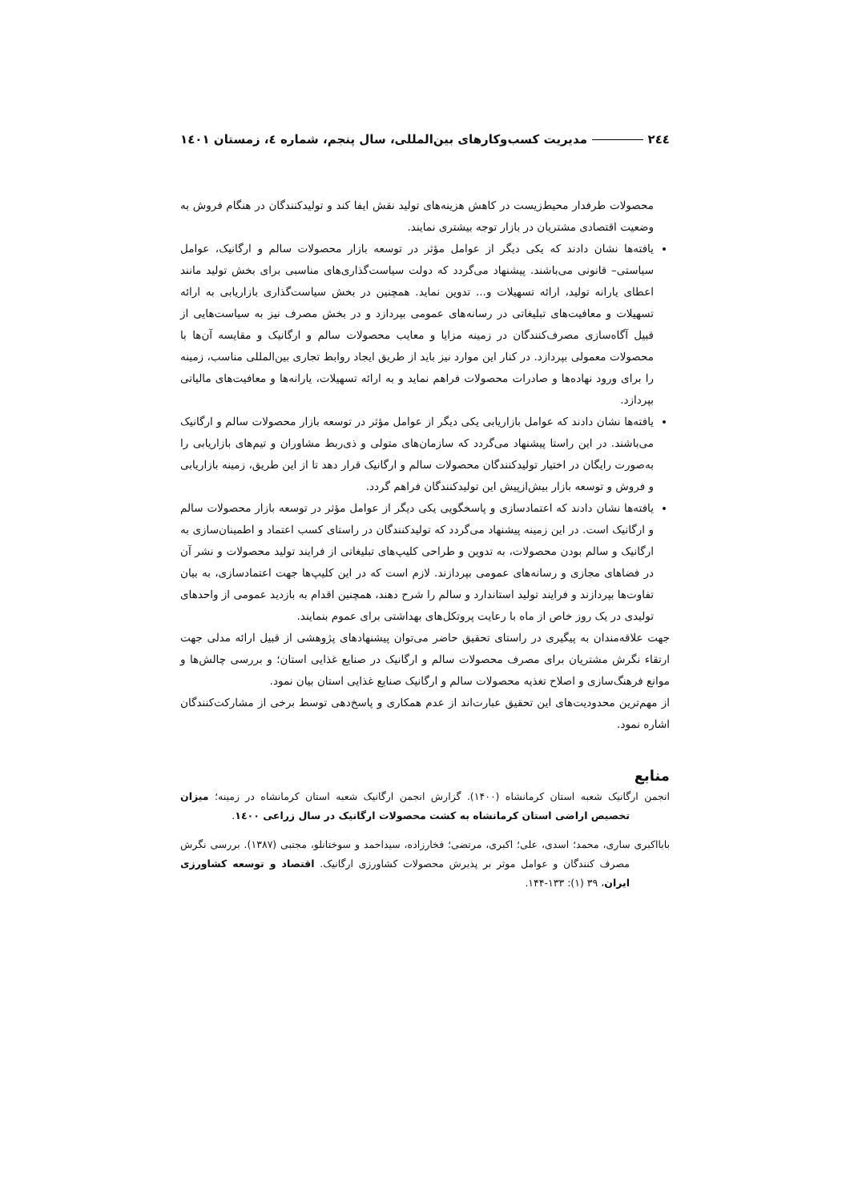٢٤٤ مدیریت کسب‌وکارهای بین‌المللی، سال پنجم، شماره ٤، زمستان ١٤٠١
محصولات طرفدار محیط‌زیست در کاهش هزینه‌های تولید نقش ایفا کند و تولیدکنندگان در هنگام فروش به وضعیت اقتصادی مشتریان در بازار توجه بیشتری نمایند.
یافته‌ها نشان دادند که یکی دیگر از عوامل مؤثر در توسعه بازار محصولات سالم و ارگانیک، عوامل سیاستی– قانونی می‌باشند. پیشنهاد می‌گردد که دولت سیاست‌گذاری‌های مناسبی برای بخش تولید مانند اعطای یارانه تولید، ارائه تسهیلات و... تدوین نماید. همچنین در بخش سیاست‌گذاری بازاریابی به ارائه تسهیلات و معافیت‌های تبلیغاتی در رسانه‌های عمومی بپردازد و در بخش مصرف نیز به سیاست‌هایی از قبیل آگاه‌سازی مصرف‌کنندگان در زمینه مزایا و معایب محصولات سالم و ارگانیک و مقایسه آن‌ها با محصولات معمولی بپردازد. در کنار این موارد نیز باید از طریق ایجاد روابط تجاری بین‌المللی مناسب، زمینه را برای ورود نهاده‌ها و صادرات محصولات فراهم نماید و به ارائه تسهیلات، یارانه‌ها و معافیت‌های مالیاتی بپردازد.
یافته‌ها نشان دادند که عوامل بازاریابی یکی دیگر از عوامل مؤثر در توسعه بازار محصولات سالم و ارگانیک می‌باشند. در این راستا پیشنهاد می‌گردد که سازمان‌های متولی و ذی‌ربط مشاوران و تیم‌های بازاریابی را به‌صورت رایگان در اختیار تولیدکنندگان محصولات سالم و ارگانیک قرار دهد تا از این طریق، زمینه بازاریابی و فروش و توسعه بازار بیش‌ازپیش این تولیدکنندگان فراهم گردد.
یافته‌ها نشان دادند که اعتمادسازی و پاسخگویی یکی دیگر از عوامل مؤثر در توسعه بازار محصولات سالم و ارگانیک است. در این زمینه پیشنهاد می‌گردد که تولیدکنندگان در راستای کسب اعتماد و اطمینان‌سازی به ارگانیک و سالم بودن محصولات، به تدوین و طراحی کلیپ‌های تبلیغاتی از فرایند تولید محصولات و نشر آن در فضاهای مجازی و رسانه‌های عمومی بپردازند. لازم است که در این کلیپ‌ها جهت اعتمادسازی، به بیان تفاوت‌ها بپردازند و فرایند تولید استاندارد و سالم را شرح دهند، همچنین اقدام به بازدید عمومی از واحدهای تولیدی در یک روز خاص از ماه با رعایت پروتکل‌های بهداشتی برای عموم بنمایند.
جهت علاقه‌مندان به پیگیری در راستای تحقیق حاضر می‌توان پیشنهادهای پژوهشی از قبیل ارائه مدلی جهت ارتقاء نگرش مشتریان برای مصرف محصولات سالم و ارگانیک در صنایع غذایی استان؛ و بررسی چالش‌ها و موانع فرهنگ‌سازی و اصلاح تغذیه محصولات سالم و ارگانیک صنایع غذایی استان بیان نمود.
از مهم‌ترین محدودیت‌های این تحقیق عبارت‌اند از عدم همکاری و پاسخ‌دهی توسط برخی از مشارکت‌کنندگان اشاره نمود.
منابع
انجمن ارگانیک شعبه استان کرمانشاه (۱۴۰۰). گزارش انجمن ارگانیک شعبه استان کرمانشاه در زمینه؛ میزان تخصیص اراضی استان کرمانشاه به کشت محصولات ارگانیک در سال زراعی ١٤٠٠.
بابااکبری ساری، محمد؛ اسدی، علی؛ اکبری، مرتضی؛ فخارزاده، سیداحمد و سوختانلو، مجتبی (۱۳۸۷). بررسی نگرش مصرف کنندگان و عوامل موثر بر پذیرش محصولات کشاورزی ارگانیک. اقتصاد و توسعه کشاورزی ایران، ۳۹ (۱): ۱۳۳-۱۴۴.